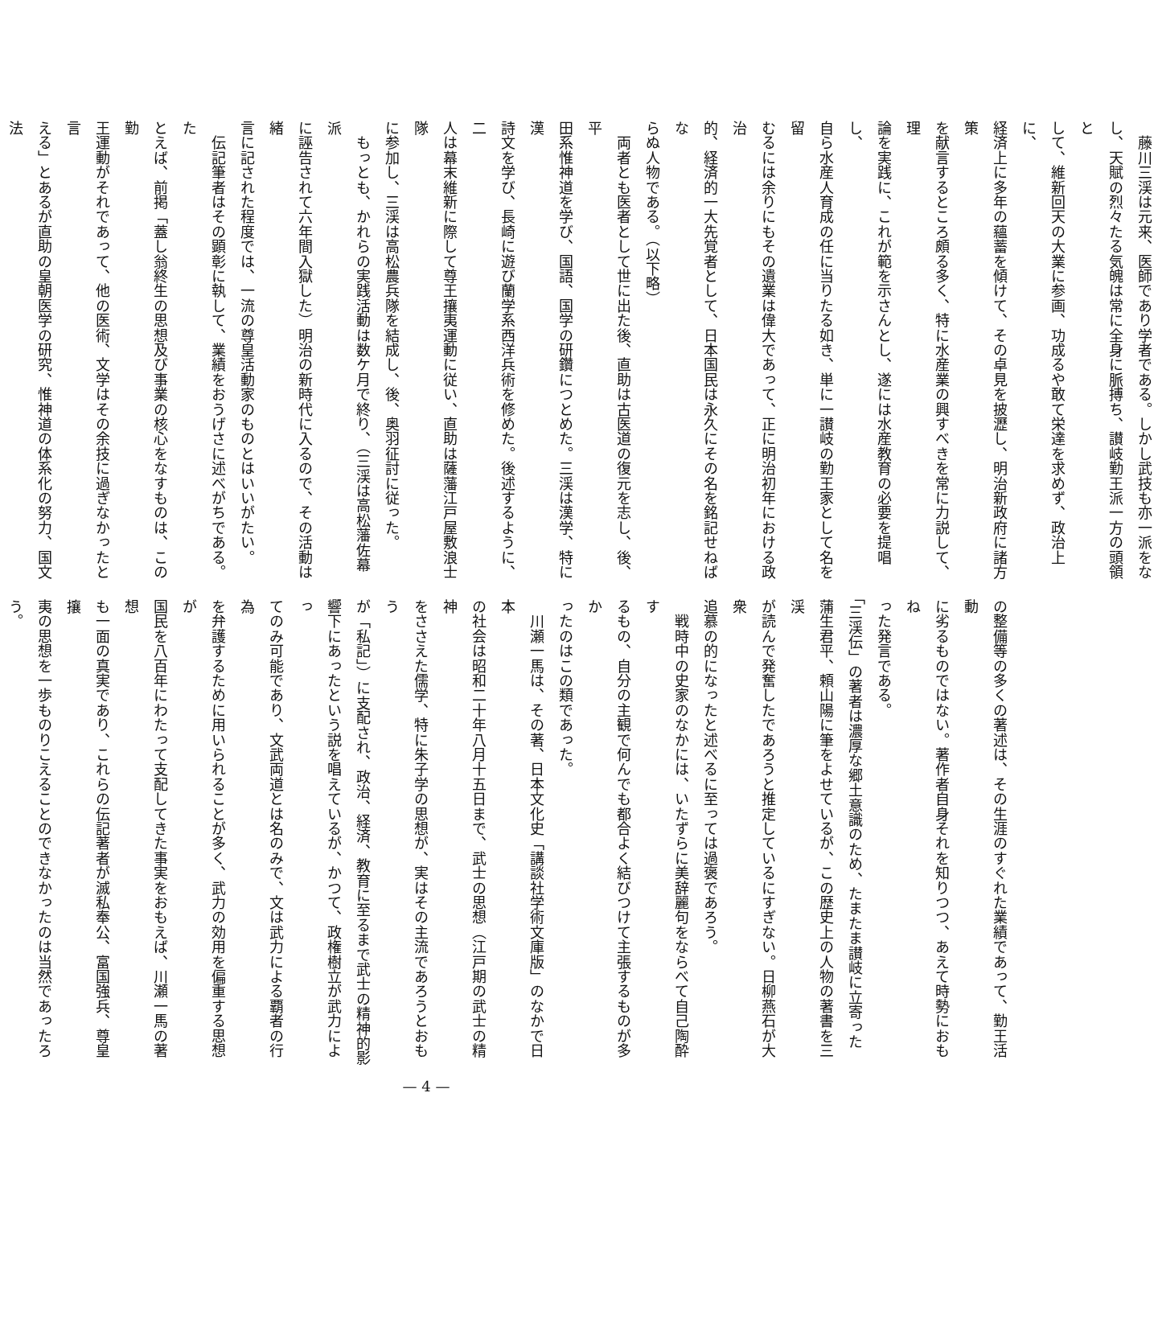藤川三渓は元来、医師であり学者である。しかし武技も亦一派をな
し、天賦の烈々たる気魄は常に全身に脈搏ち、讃岐勤王派一方の頭領と
して、維新回天の大業に参画、功成るや敢て栄達を求めず、政治上に、
経済上に多年の蘊蓄を傾けて、その卓見を披瀝し、明治新政府に諸方策
を献言するところ頗る多く、特に水産業の興すべきを常に力説して、理
論を実践に、これが範を示さんとし、遂には水産教育の必要を提唱し、
自ら水産人育成の任に当りたる如き、単に一讃岐の勤王家として名を留
むるには余りにもその遺業は偉大であって、正に明治初年における政治
的、経済的一大先覚者として、日本国民は永久にその名を銘記せねばな
らぬ人物である。（以下略）
　両者とも医者として世に出た後、直助は古医道の復元を志し、後、平
田系惟神道を学び、国語、国学の研鑽につとめた。三渓は漢学、特に漢
詩文を学び、長崎に遊び蘭学系西洋兵術を修めた。後述するように、二
人は幕末維新に際して尊王攘夷運動に従い、直助は薩藩江戸屋敷浪士隊
に参加し、三渓は高松農兵隊を結成し、後、奥羽征討に従った。
　もっとも、かれらの実践活動は数ケ月で終り、（三渓は高松藩佐幕派
に誣告されて六年間入獄した）明治の新時代に入るので、その活動は緒
言に記された程度では、一流の尊皇活動家のものとはいいがたい。
　伝記筆者はその顕彰に執して、業績をおうげさに述べがちである。た
とえば、前掲「蓋し翁終生の思想及び事業の核心をなすものは、この勤
王運動がそれであって、他の医術、文学はその余技に過ぎなかったと言
える」とあるが直助の皇朝医学の研究、惟神道の体系化の努力、国文法
の整備等の多くの著述は、その生涯のすぐれた業績であって、勤王活動
に劣るものではない。著作者自身それを知りつつ、あえて時勢におもね
った発言である。
「三渓伝」の著者は濃厚な郷土意識のため、たまたま讃岐に立寄った
蒲生君平、頼山陽に筆をよせているが、この歴史上の人物の著書を三渓
が読んで発奮したであろうと推定しているにすぎない。日柳燕石が大衆
追慕の的になったと述べるに至っては過褒であろう。
　戦時中の史家のなかには、いたずらに美辞麗句をならべて自己陶酔す
るもの、自分の主観で何んでも都合よく結びつけて主張するものが多か
ったのはこの類であった。
　川瀬一馬は、その著、日本文化史「講談社学術文庫版」のなかで日本
の社会は昭和二十年八月十五日まで、武士の思想（江戸期の武士の精神
をささえた儒学、特に朱子学の思想が、実はその主流であろうとおもう
が「私記」）に支配され、政治、経済、教育に至るまで武士の精神的影
響下にあったという説を唱えているが、かつて、政権樹立が武力によっ
てのみ可能であり、文武両道とは名のみで、文は武力による覇者の行為
を弁護するために用いられることが多く、武力の効用を偏重する思想が
国民を八百年にわたって支配してきた事実をおもえば、川瀬一馬の著想
も一面の真実であり、これらの伝記著者が滅私奉公、富国強兵、尊皇攘
夷の思想を一歩ものりこえることのできなかったのは当然であったろ
う。
— 4 —